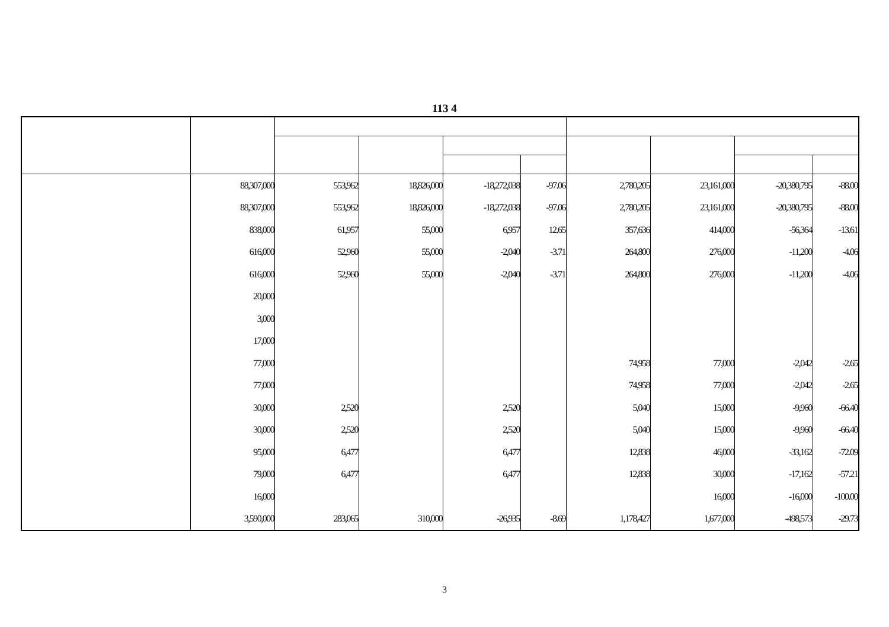113 4
| | 88,307,000 | 553,962 | 18,826,000 | -18,272,038 | -97.06 | 2,780,205 | 23,161,000 | -20,380,795 | -88.00 |
| | 88,307,000 | 553,962 | 18,826,000 | -18,272,038 | -97.06 | 2,780,205 | 23,161,000 | -20,380,795 | -88.00 |
| | 838,000 | 61,957 | 55,000 | 6,957 | 12.65 | 357,636 | 414,000 | -56,364 | -13.61 |
| | 616,000 | 52,960 | 55,000 | -2,040 | -3.71 | 264,800 | 276,000 | -11,200 | -4.06 |
| | 616,000 | 52,960 | 55,000 | -2,040 | -3.71 | 264,800 | 276,000 | -11,200 | -4.06 |
| | 20,000 | | | | | | | | |
| | 3,000 | | | | | | | | |
| | 17,000 | | | | | | | | |
| | 77,000 | | | | | 74,958 | 77,000 | -2,042 | -2.65 |
| | 77,000 | | | | | 74,958 | 77,000 | -2,042 | -2.65 |
| | 30,000 | 2,520 | | 2,520 | | 5,040 | 15,000 | -9,960 | -66.40 |
| | 30,000 | 2,520 | | 2,520 | | 5,040 | 15,000 | -9,960 | -66.40 |
| | 95,000 | 6,477 | | 6,477 | | 12,838 | 46,000 | -33,162 | -72.09 |
| | 79,000 | 6,477 | | 6,477 | | 12,838 | 30,000 | -17,162 | -57.21 |
| | 16,000 | | | | | | 16,000 | -16,000 | -100.00 |
| | 3,590,000 | 283,065 | 310,000 | -26,935 | -8.69 | 1,178,427 | 1,677,000 | -498,573 | -29.73 |
3